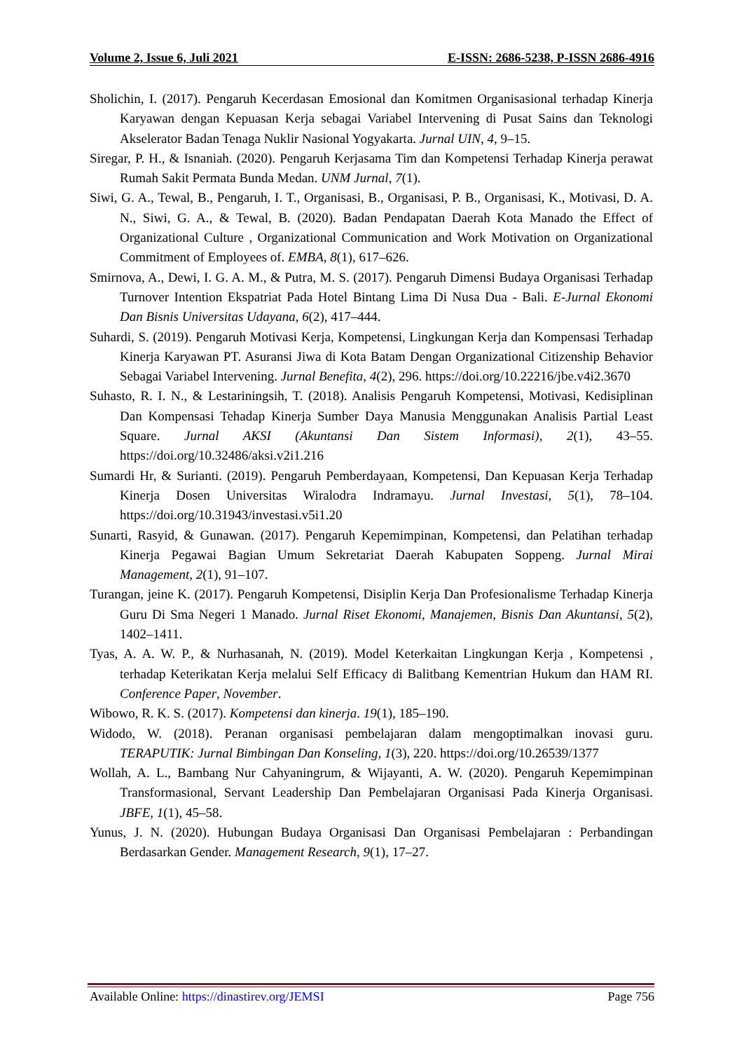Volume 2, Issue 6, Juli 2021 E-ISSN: 2686-5238, P-ISSN 2686-4916
Sholichin, I. (2017). Pengaruh Kecerdasan Emosional dan Komitmen Organisasional terhadap Kinerja Karyawan dengan Kepuasan Kerja sebagai Variabel Intervening di Pusat Sains dan Teknologi Akselerator Badan Tenaga Nuklir Nasional Yogyakarta. Jurnal UIN, 4, 9–15.
Siregar, P. H., & Isnaniah. (2020). Pengaruh Kerjasama Tim dan Kompetensi Terhadap Kinerja perawat Rumah Sakit Permata Bunda Medan. UNM Jurnal, 7(1).
Siwi, G. A., Tewal, B., Pengaruh, I. T., Organisasi, B., Organisasi, P. B., Organisasi, K., Motivasi, D. A. N., Siwi, G. A., & Tewal, B. (2020). Badan Pendapatan Daerah Kota Manado the Effect of Organizational Culture , Organizational Communication and Work Motivation on Organizational Commitment of Employees of. EMBA, 8(1), 617–626.
Smirnova, A., Dewi, I. G. A. M., & Putra, M. S. (2017). Pengaruh Dimensi Budaya Organisasi Terhadap Turnover Intention Ekspatriat Pada Hotel Bintang Lima Di Nusa Dua - Bali. E-Jurnal Ekonomi Dan Bisnis Universitas Udayana, 6(2), 417–444.
Suhardi, S. (2019). Pengaruh Motivasi Kerja, Kompetensi, Lingkungan Kerja dan Kompensasi Terhadap Kinerja Karyawan PT. Asuransi Jiwa di Kota Batam Dengan Organizational Citizenship Behavior Sebagai Variabel Intervening. Jurnal Benefita, 4(2), 296. https://doi.org/10.22216/jbe.v4i2.3670
Suhasto, R. I. N., & Lestariningsih, T. (2018). Analisis Pengaruh Kompetensi, Motivasi, Kedisiplinan Dan Kompensasi Tehadap Kinerja Sumber Daya Manusia Menggunakan Analisis Partial Least Square. Jurnal AKSI (Akuntansi Dan Sistem Informasi), 2(1), 43–55. https://doi.org/10.32486/aksi.v2i1.216
Sumardi Hr, & Surianti. (2019). Pengaruh Pemberdayaan, Kompetensi, Dan Kepuasan Kerja Terhadap Kinerja Dosen Universitas Wiralodra Indramayu. Jurnal Investasi, 5(1), 78–104. https://doi.org/10.31943/investasi.v5i1.20
Sunarti, Rasyid, & Gunawan. (2017). Pengaruh Kepemimpinan, Kompetensi, dan Pelatihan terhadap Kinerja Pegawai Bagian Umum Sekretariat Daerah Kabupaten Soppeng. Jurnal Mirai Management, 2(1), 91–107.
Turangan, jeine K. (2017). Pengaruh Kompetensi, Disiplin Kerja Dan Profesionalisme Terhadap Kinerja Guru Di Sma Negeri 1 Manado. Jurnal Riset Ekonomi, Manajemen, Bisnis Dan Akuntansi, 5(2), 1402–1411.
Tyas, A. A. W. P., & Nurhasanah, N. (2019). Model Keterkaitan Lingkungan Kerja , Kompetensi , terhadap Keterikatan Kerja melalui Self Efficacy di Balitbang Kementrian Hukum dan HAM RI. Conference Paper, November.
Wibowo, R. K. S. (2017). Kompetensi dan kinerja. 19(1), 185–190.
Widodo, W. (2018). Peranan organisasi pembelajaran dalam mengoptimalkan inovasi guru. TERAPUTIK: Jurnal Bimbingan Dan Konseling, 1(3), 220. https://doi.org/10.26539/1377
Wollah, A. L., Bambang Nur Cahyaningrum, & Wijayanti, A. W. (2020). Pengaruh Kepemimpinan Transformasional, Servant Leadership Dan Pembelajaran Organisasi Pada Kinerja Organisasi. JBFE, 1(1), 45–58.
Yunus, J. N. (2020). Hubungan Budaya Organisasi Dan Organisasi Pembelajaran : Perbandingan Berdasarkan Gender. Management Research, 9(1), 17–27.
Available Online: https://dinastirev.org/JEMSI Page 756